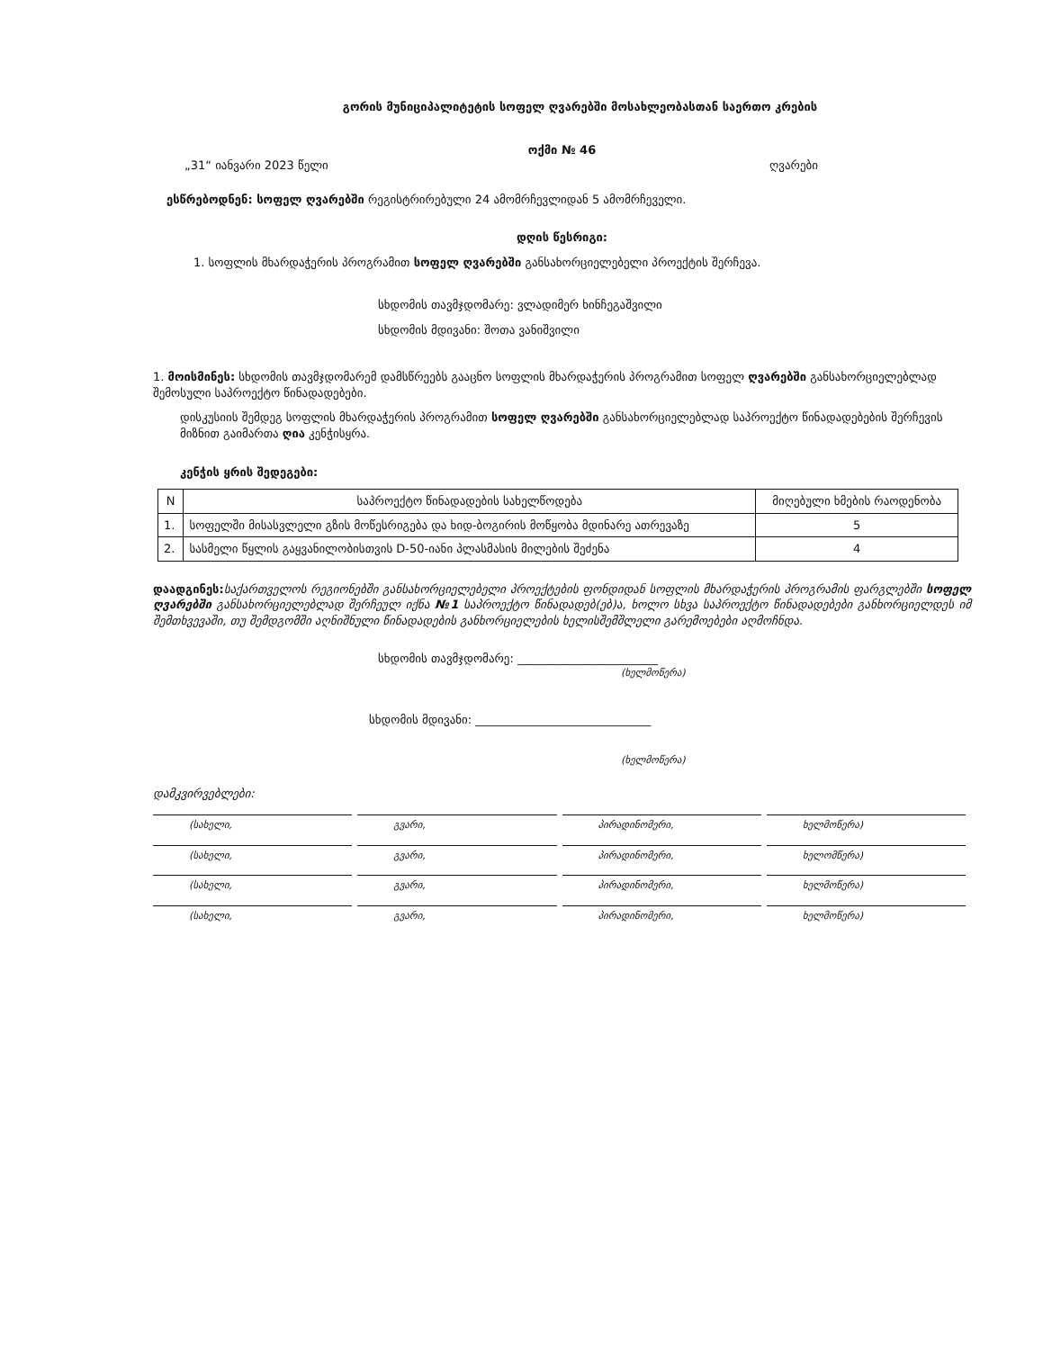გორის მუნიციპალიტეტის სოფელ ღვარებში მოსახლეობასთან საერთო კრების
ოქმი № 46
„31“ იანვარი 2023 წელი ღვარები
ესწრებოდნენ: სოფელ ღვარებში რეგისტრირებული 24 ამომრჩევლიდან 5 ამომრჩეველი.
დღის წესრიგი:
1. სოფლის მხარდაჭერის პროგრამით სოფელ ღვარებში განსახორციელებელი პროექტის შერჩევა.
სხდომის თავმჯდომარე: ვლადიმერ ხინჩეგაშვილი
სხდომის მდივანი: შოთა ვანიშვილი
1. მოისმინეს: სხდომის თავმჯდომარემ დამსწრეებს გააცნო სოფლის მხარდაჭერის პროგრამით სოფელ ღვარებში განსახორციელებლად შემოსული საპროექტო წინადადებები.
დისკუსიის შემდეგ სოფლის მხარდაჭერის პროგრამით სოფელ ღვარებში განსახორციელებლად საპროექტო წინადადებების შერჩევის მიზნით გაიმართა ღია კენჭისყრა.
კენჭის ყრის შედეგები:
| N | საპროექტო წინადადების სახელწოდება | მიღებული ხმების რაოდენობა |
| --- | --- | --- |
| 1. | სოფელში მისასვლელი გზის მოწესრიგება და ხიდ-ბოგირის მოწყობა მდინარე ათრევაზე | 5 |
| 2. | სასმელი წყლის გაყვანილობისთვის D-50-იანი პლასმასის მილების შეძენა | 4 |
დაადგინეს: საქართველოს რეგიონებში განსახორციელებელი პროექტების ფონდიდან სოფლის მხარდაჭერის პროგრამის ფარგლებში სოფელ ღვარებში განსახორციელებლად შერჩეულ იქნა №1 საპროექტო წინადადებ(ებ)ა, ხოლო სხვა საპროექტო წინადადებები განხორციელდეს იმ შემთხვევაში, თუ შემდგომში აღნიშნული წინადადების განხორციელების ხელისშემშლელი გარემოებები აღმოჩნდა.
სხდომის თავმჯდომარე: ________________________
(ხელმოწერა)
სხდომის მდივანი: ______________________________
(ხელმოწერა)
დამკვირვებლები:
(სახელი, გვარი, პირადინომერი, ხელმოწერა)
(სახელი, გვარი, პირადინომერი, ხელომწერა)
(სახელი, გვარი, პირადინომერი, ხელმოწერა)
(სახელი, გვარი, პირადინომერი, ხელმოწერა)